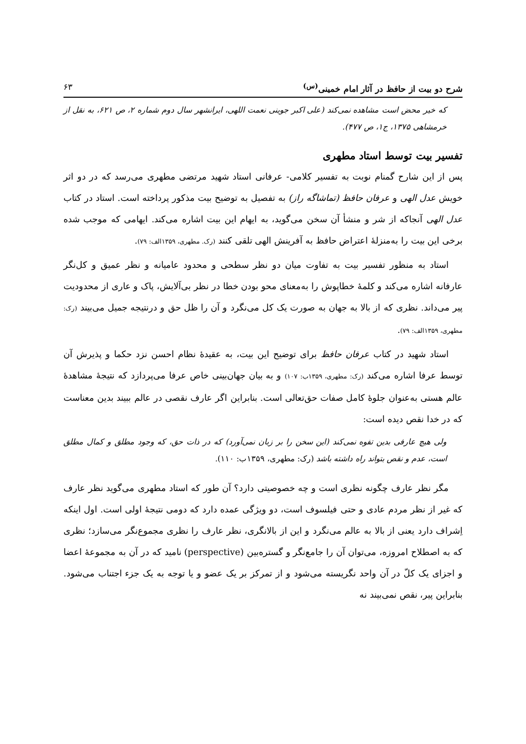شرح دو بیت از حافظ در آثار امام خمینی<sup>(س)</sup> ۶۳
که خیر محض است مشاهده نمی‌کند (علی اکبر جوینی نعمت اللهی، ایرانشهر سال دوم شماره ۲، ص ۶۲۱، به نقل از خرمشاهی ۱۳۷۵، ج۱، ص ۴۷۷).
تفسیر بیت توسط استاد مطهری
پس از این شارح گمنام نوبت به تفسیر کلامی- عرفانی استاد شهید مرتضی مطهری می‌رسد که در دو اثر خویش عدل الهی و عرفان حافظ (تماشاگه راز) به تفصیل به توضیح بیت مذکور پرداخته است. استاد در کتاب عدل الهی آنجاکه از شر و منشأ آن سخن می‌گوید، به ایهام این بیت اشاره می‌کند. ایهامی که موجب شده برخی این بیت را به‌منزلهٔ اعتراض حافظ به آفرینش الهی تلقی کنند (رک. مطهری، ۱۳۵۹الف: ۷۹).
استاد به منظور تفسیر بیت به تفاوت میان دو نظر سطحی و محدود عامیانه و نظر عمیق و کل‌نگر عارفانه اشاره می‌کند و کلمهٔ خطاپوش را به‌معنای محو بودن خطا در نظر بی‌آلایش، پاک و عاری از محدودیت پیر می‌داند. نظری که از بالا به جهان به صورت یک کل می‌نگرد و آن را ظل حق و درنتیجه جمیل می‌بیند (رک: مطهری، ۱۳۵۹الف: ۷۹).
استاد شهید در کتاب عرفان حافظ برای توضیح این بیت، به عقیدهٔ نظام احسن نزد حکما و پذیرش آن توسط عرفا اشاره می‌کند (رک: مطهری، ۱۳۵۹ب: ۱۰۷) و به بیان جهان‌بینی خاص عرفا می‌پردازد که نتیجهٔ مشاهدهٔ عالم هستی به‌عنوان جلوهٔ کامل صفات حق‌تعالی است. بنابراین اگر عارف نقصی در عالم ببیند بدین معناست که در خدا نقص دیده است:
ولی هیچ عارفی بدین تفوه نمی‌کند (این سخن را بر زبان نمی‌آورد) که در ذات حق، که وجود مطلق و کمال مطلق است، عدم و نقص بتواند راه داشته باشد (رک: مطهری، ۱۳۵۹ب: ۱۱۰).
مگر نظر عارف چگونه نظری است و چه خصوصیتی دارد؟ آن طور که استاد مطهری می‌گوید نظر عارف که غیر از نظر مردم عادی و حتی فیلسوف است، دو ویژگی عمده دارد که دومی نتیجهٔ اولی است. اول اینکه اِشراف دارد یعنی از بالا به عالم می‌نگرد و این از بالانگری، نظر عارف را نظری مجموع‌نگر می‌سازد؛ نظری که به اصطلاح امروزه، می‌توان آن را جامع‌نگر و گستره‌بین (perspective) نامید که در آن به مجموعهٔ اعضا و اجزای یک کلّ در آن واحد نگریسته می‌شود و از تمرکز بر یک عضو و یا توجه به یک جزء اجتناب می‌شود. بنابراین پیر، نقص نمی‌بیند نه